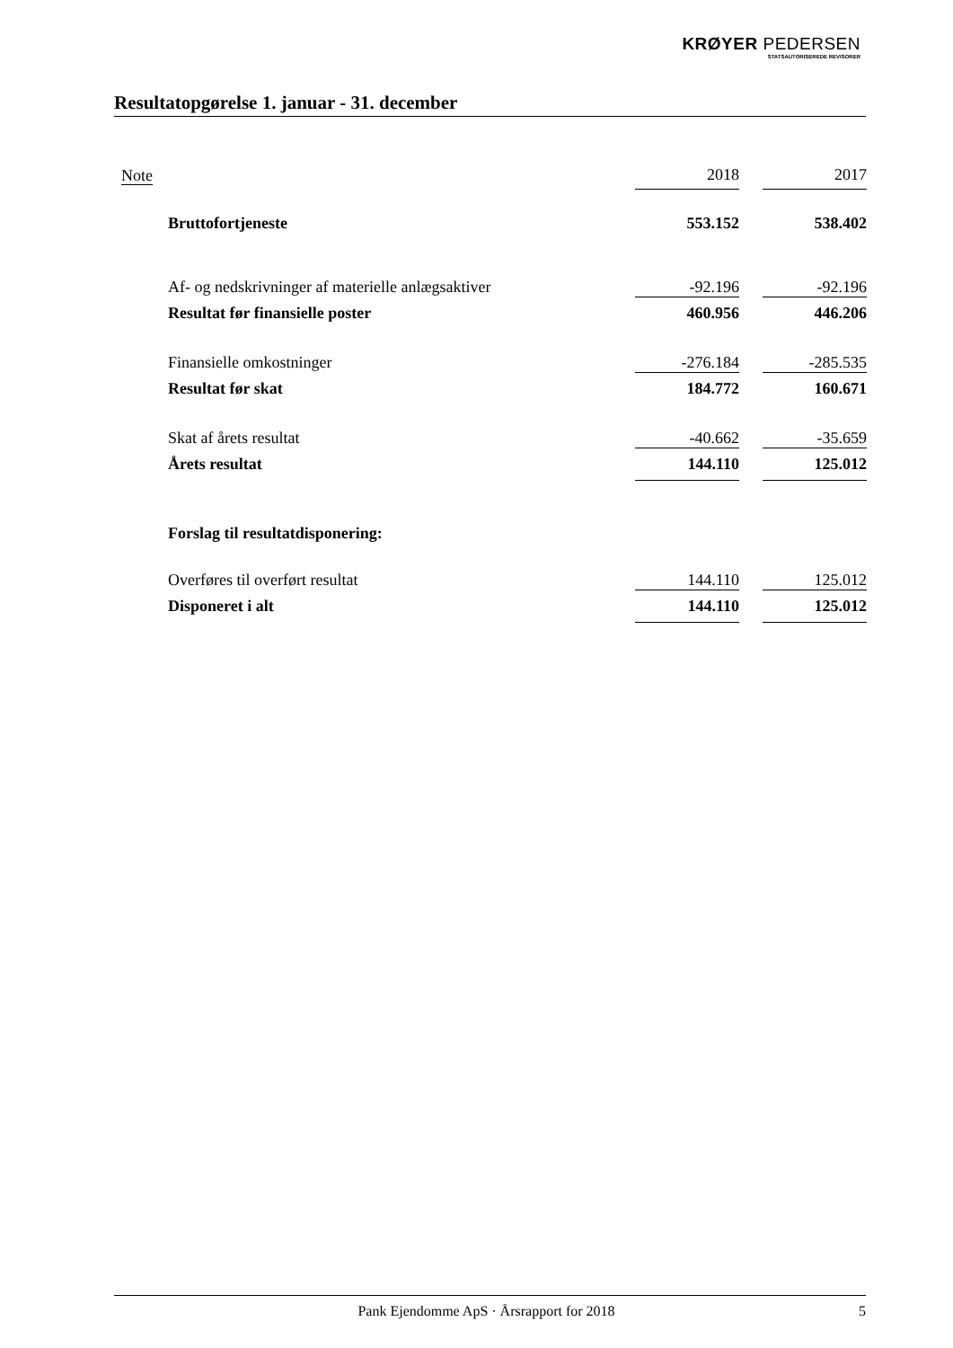KRØYER PEDERSEN
STATSAUTORISEREDE REVISORER
Resultatopgørelse 1. januar - 31. december
| Note | | 2018 | | 2017 |
| | Bruttofortjeneste | 553.152 | | 538.402 |
| | Af- og nedskrivninger af materielle anlægsaktiver | -92.196 | | -92.196 |
| | Resultat før finansielle poster | 460.956 | | 446.206 |
| | Finansielle omkostninger | -276.184 | | -285.535 |
| | Resultat før skat | 184.772 | | 160.671 |
| | Skat af årets resultat | -40.662 | | -35.659 |
| | Årets resultat | 144.110 | | 125.012 |
| | Forslag til resultatdisponering: | | | |
| | Overføres til overført resultat | 144.110 | | 125.012 |
| | Disponeret i alt | 144.110 | | 125.012 |
Pank Ejendomme ApS · Årsrapport for 2018 5